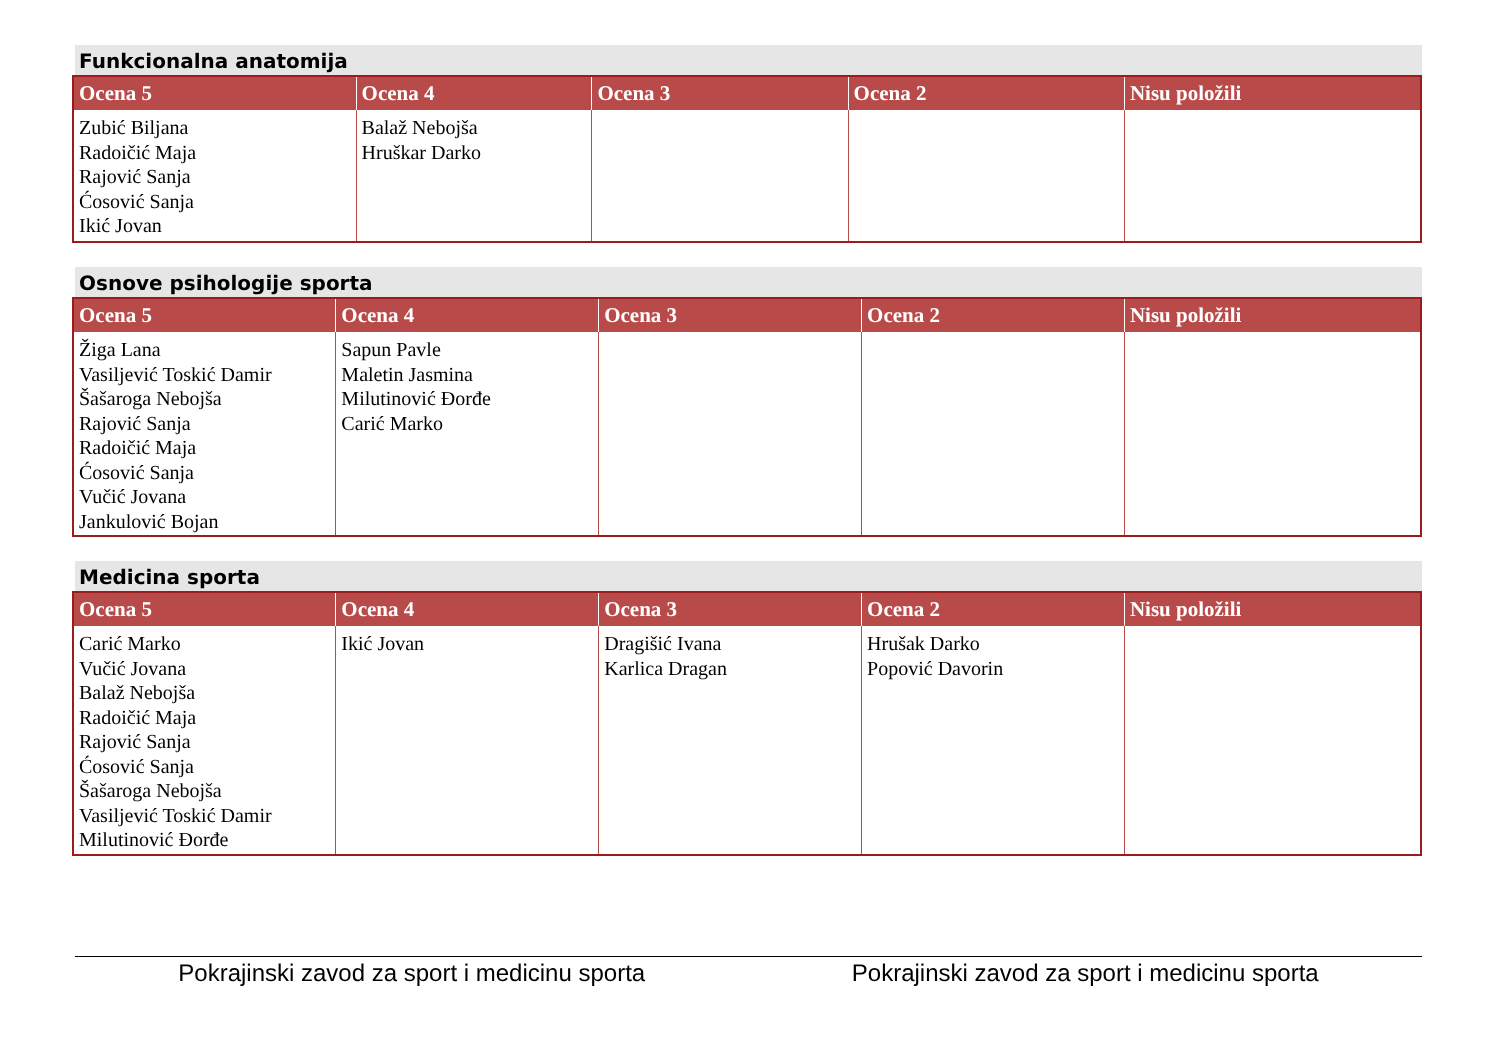Funkcionalna anatomija
| Ocena 5 | Ocena 4 | Ocena 3 | Ocena 2 | Nisu položili |
| --- | --- | --- | --- | --- |
| Zubić Biljana Radoičić Maja Rajović Sanja Ćosović Sanja Ikić Jovan | Balaž Nebojša Hruškar Darko | | | |
Osnove psihologije sporta
| Ocena 5 | Ocena 4 | Ocena 3 | Ocena 2 | Nisu položili |
| --- | --- | --- | --- | --- |
| Žiga Lana Vasiljević Toskić Damir Šašaroga Nebojša Rajović Sanja Radoičić Maja Ćosović Sanja Vučić Jovana Jankulović Bojan | Sapun Pavle Maletin Jasmina Milutinović Đorđe Carić Marko | | | |
Medicina sporta
| Ocena 5 | Ocena 4 | Ocena 3 | Ocena 2 | Nisu položili |
| --- | --- | --- | --- | --- |
| Carić Marko Vučić Jovana Balaž Nebojša Radoičić Maja Rajović Sanja Ćosović Sanja Šašaroga Nebojša Vasiljević Toskić Damir Milutinović Đorđe | Ikić Jovan | Dragišić Ivana Karlica Dragan | Hrušak Darko Popović Davorin | |
Pokrajinski zavod za sport i medicinu sporta Pokrajinski zavod za sport i medicinu sporta